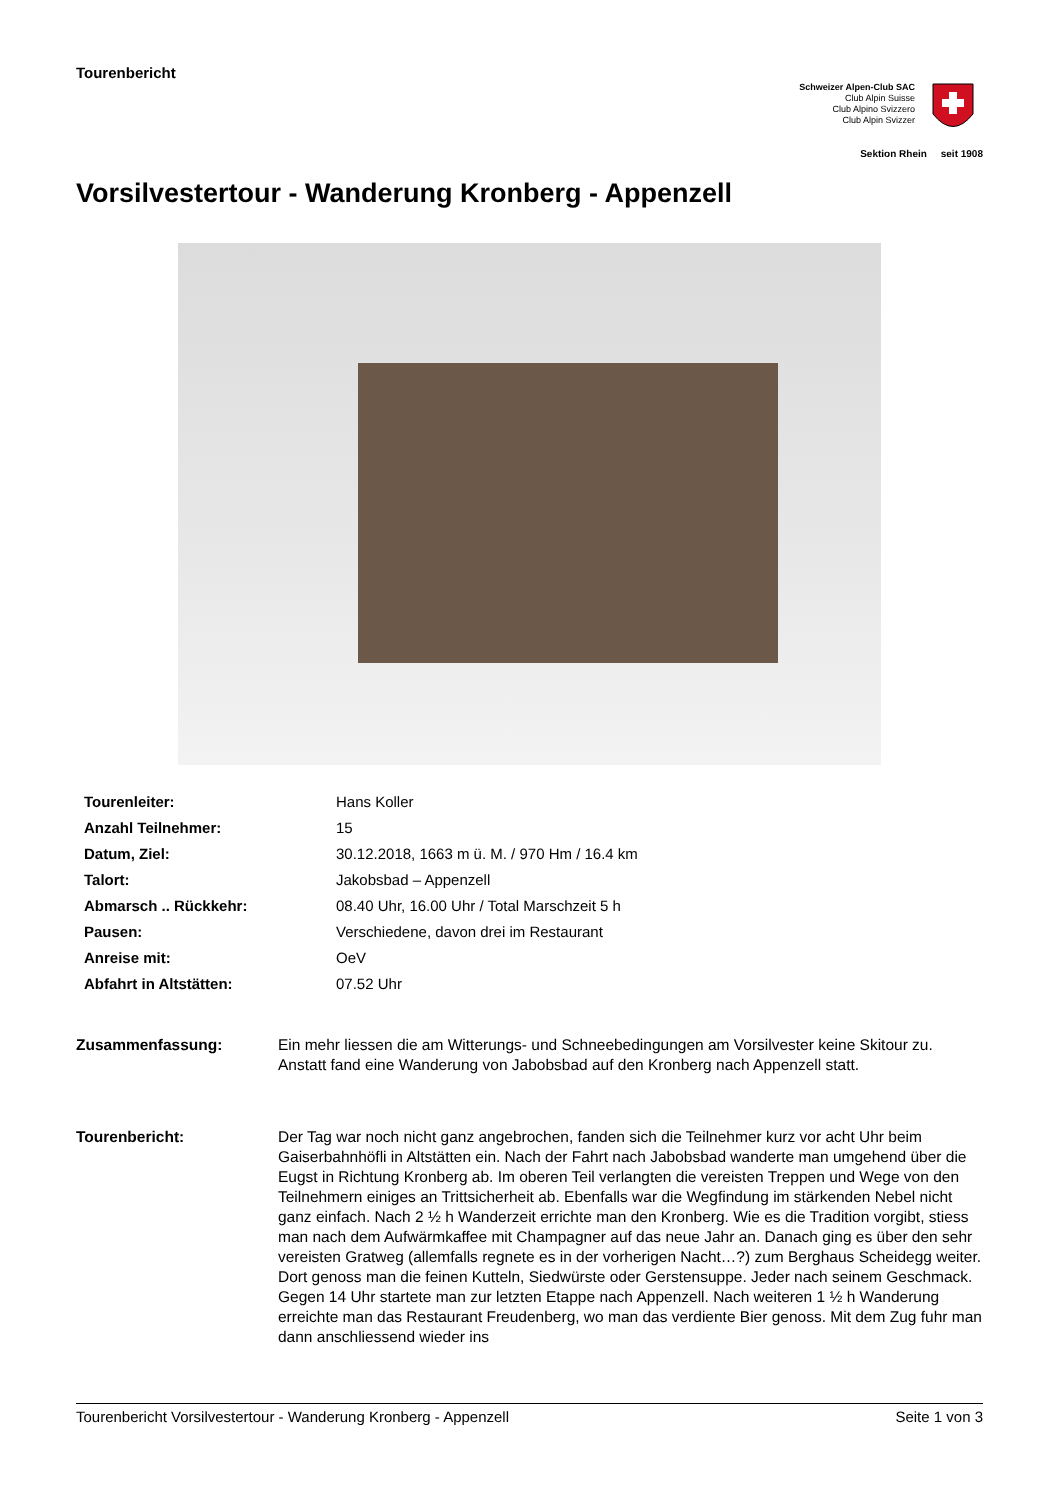Tourenbericht
Schweizer Alpen-Club SAC
Club Alpin Suisse
Club Alpino Svizzero
Club Alpin Svizzer
Sektion Rhein seit 1908
Vorsilvestertour - Wanderung Kronberg - Appenzell
| Tourenleiter: | Hans Koller |
| Anzahl Teilnehmer: | 15 |
| Datum, Ziel: | 30.12.2018, 1663 m ü. M. / 970 Hm / 16.4 km |
| Talort: | Jakobsbad – Appenzell |
| Abmarsch .. Rückkehr: | 08.40 Uhr, 16.00 Uhr / Total Marschzeit 5 h |
| Pausen: | Verschiedene, davon drei im Restaurant |
| Anreise mit: | OeV |
| Abfahrt in Altstätten: | 07.52 Uhr |
Zusammenfassung: Ein mehr liessen die am Witterungs- und Schneebedingungen am Vorsilvester keine Skitour zu. Anstatt fand eine Wanderung von Jabobsbad auf den Kronberg nach Appenzell statt.
Tourenbericht: Der Tag war noch nicht ganz angebrochen, fanden sich die Teilnehmer kurz vor acht Uhr beim Gaiserbahnhöfli in Altstätten ein. Nach der Fahrt nach Jabobsbad wanderte man umgehend über die Eugst in Richtung Kronberg ab. Im oberen Teil verlangten die vereisten Treppen und Wege von den Teilnehmern einiges an Trittsicherheit ab. Ebenfalls war die Wegfindung im stärkenden Nebel nicht ganz einfach. Nach 2 ½ h Wanderzeit errichte man den Kronberg. Wie es die Tradition vorgibt, stiess man nach dem Aufwärmkaffee mit Champagner auf das neue Jahr an. Danach ging es über den sehr vereisten Gratweg (allemfalls regnete es in der vorherigen Nacht…?) zum Berghaus Scheidegg weiter. Dort genoss man die feinen Kutteln, Siedwürste oder Gerstensuppe. Jeder nach seinem Geschmack. Gegen 14 Uhr startete man zur letzten Etappe nach Appenzell. Nach weiteren 1 ½ h Wanderung erreichte man das Restaurant Freudenberg, wo man das verdiente Bier genoss. Mit dem Zug fuhr man dann anschliessend wieder ins
Tourenbericht Vorsilvestertour - Wanderung Kronberg - Appenzell Seite 1 von 3